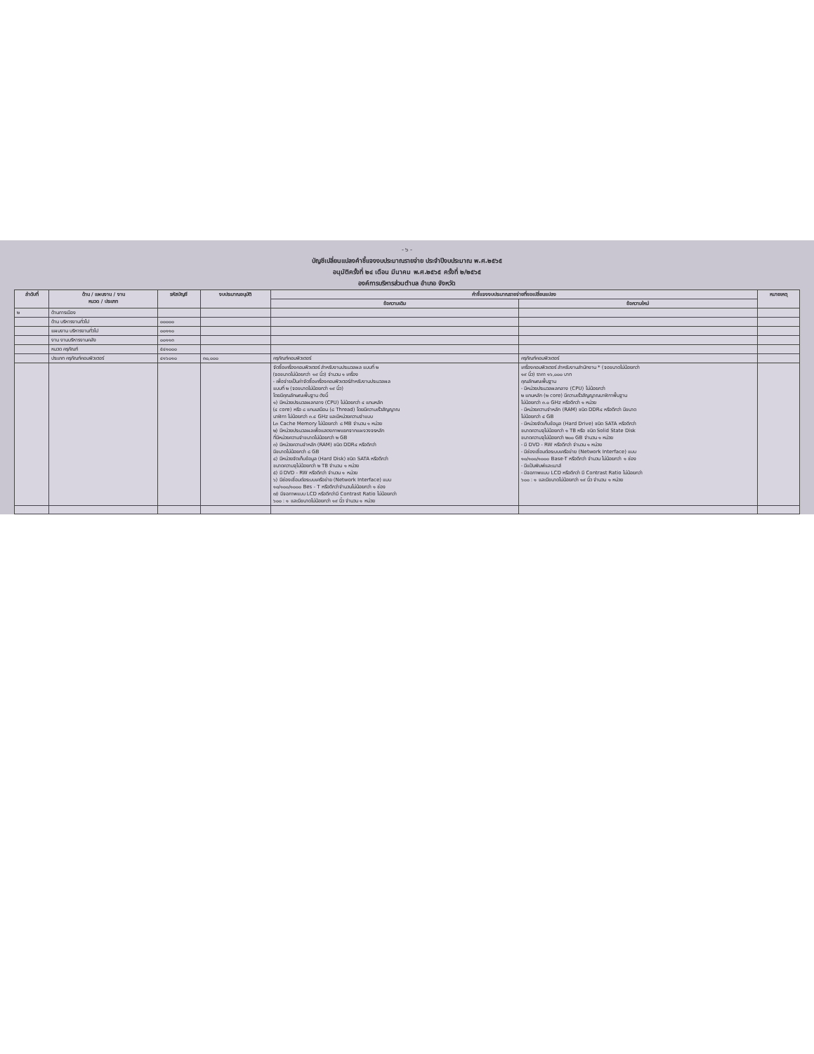- ๖ -
บัญชีเปลี่ยนแปลงคำชี้แจงงบประมาณรายจ่าย ประจำปีงบประมาณ พ.ศ.๒๕๖๕
อนุมัติครั้งที่ ๒๔ เดือน มีนาคม พ.ศ.๒๕๖๕ ครั้งที่ ๒/๒๕๖๕
องค์การบริหารส่วนตำบล อำเภอ จังหวัด
| ลำดับที่ | ด้าน / แผนงาน / งาน หมวด / ประเภท | รหัสบัญชี | งบประมาณอนุมัติ | คำชี้แจงงบประมาณรายจ่ายที่ขอเปลี่ยนแปลง | | หมายเหตุ |
| --- | --- | --- | --- | --- | --- | --- |
| | | | | ข้อความเดิม | ข้อความใหม่ | |
| ๒ | ด้านการเมือง | | | | | |
| | ด้าน บริหารงานทั่วไป | ๐๐๐๐๐ | | | | |
| | แผนงาน บริหารงานทั่วไป | ๐๐๑๑๐ | | | | |
| | งาน งานบริหารงานคลัง | ๐๐๑๑๓ | | | | |
| | หมวด ครุภัณฑ์ | ๕๔๑๐๐๐ | | | | |
| | ประเภท ครุภัณฑ์คอมพิวเตอร์ | ๔๑๖๐๑๐ | ๓๐,๐๐๐ | ครุภัณฑ์คอมพิวเตอร์ | ครุภัณฑ์คอมพิวเตอร์ | |
| | | | | จัดซื้อเครื่องคอมพิวเตอร์ สำหรับงานประมวลผล แบบที่ ๒ (จอขนาดไม่น้อยกว่า ๑๙ นิ้ว) จำนวน ๑ เครื่อง - เพื่อจ่ายเป็นค่าจัดซื้อเครื่องคอมพิวเตอร์สำหรับงานประมวลผล แบบที่ ๒ (จอขนาดไม่น้อยกว่า ๑๙ นิ้ว) โดยมีคุณลักษณะพื้นฐาน ดังนี้ ๑) มีหน่วยประมวลผลกลาง (CPU) ไม่น้อยกว่า ๔ แกนหลัก (๔ core) หรือ ๘ แกนเสมือน (๘ Thread) โดยมีความเร็วสัญญาณ นาฬิกา ไม่น้อยกว่า ๓.๔ GHz และมีหน่วยความจำแบบ L๓ Cache Memory ไม่น้อยกว่า ๘ MB จำนวน ๑ หน่วย ๒) มีหน่วยประมวลผลเพื่อแสดงภาพแยกจากแผงวงจรหลัก ที่มีหน่วยความจำขนาดไม่น้อยกว่า ๒ GB ๓) มีหน่วยความจำหลัก (RAM) ชนิด DDR๔ หรือดีกว่า มีขนาดไม่น้อยกว่า ๘ GB ๔) มีหน่วยจัดเก็บข้อมูล (Hard Disk) ชนิด SATA หรือดีกว่า ขนาดความจุไม่น้อยกว่า ๒ TB จำนวน ๑ หน่วย ๕) มี DVD - RW หรือดีกว่า จำนวน ๑ หน่วย ๖) มีช่องเชื่อมต่อระบบเครือข่าย (Network Interface) แบบ ๑๐/๑๐๐/๑๐๐๐ Bes - T หรือดีกว่าจำนวนไม่น้อยกว่า ๑ ช่อง ๗) มีจอภาพแบบ LCD หรือดีกว่ามี Contrast Ratio ไม่น้อยกว่า ๖๐๐ : ๑ และมีขนาดไม่น้อยกว่า ๑๙ นิ้ว จำนวน ๑ หน่วย | เครื่องคอมพิวเตอร์ สำหรับงานสำนักงาน * (จอขนาดไม่น้อยกว่า ๑๙ นิ้ว) ราคา ๑๖,๐๐๐ บาท คุณลักษณะพื้นฐาน - มีหน่วยประมวลผลกลาง (CPU) ไม่น้อยกว่า ๒ แกนหลัก (๒ core) มีความเร็วสัญญาณนาฬิกาพื้นฐาน ไม่น้อยกว่า ๓.๐ GHz หรือดีกว่า ๑ หน่วย - มีหน่วยความจำหลัก (RAM) ชนิด DDR๔ หรือดีกว่า มีขนาด ไม่น้อยกว่า ๔ GB - มีหน่วยจัดเก็บข้อมูล (Hard Drive) ชนิด SATA หรือดีกว่า ขนาดความจุไม่น้อยกว่า ๑ TB หรือ ชนิด Solid State Disk ขนาดความจุไม่น้อยกว่า ๒๐๐ GB จำนวน ๑ หน่วย - มี DVD - RW หรือดีกว่า จำนวน ๑ หน่วย - มีช่องเชื่อมต่อระบบเครือข่าย (Network Interface) แบบ ๑๐/๑๐๐/๑๐๐๐ Base-T หรือดีกว่า จำนวน ไม่น้อยกว่า ๑ ช่อง - มีแป้นพิมพ์และเมาส์ - มีจอภาพแบบ LCD หรือดีกว่า มี Contrast Ratio ไม่น้อยกว่า ๖๐๐ : ๑ และมีขนาดไม่น้อยกว่า ๑๙ นิ้ว จำนวน ๑ หน่วย | |